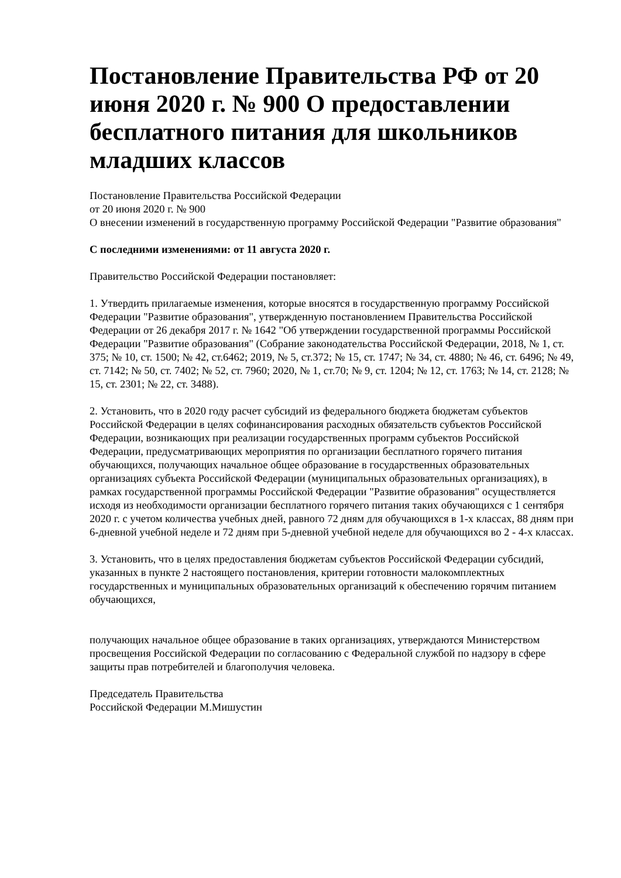Постановление Правительства РФ от 20 июня 2020 г. № 900 О предоставлении бесплатного питания для школьников младших классов
Постановление Правительства Российской Федерации
от 20 июня 2020 г. № 900
О внесении изменений в государственную программу Российской Федерации "Развитие образования"
С последними изменениями: от 11 августа 2020 г.
Правительство Российской Федерации постановляет:
1. Утвердить прилагаемые изменения, которые вносятся в государственную программу Российской Федерации "Развитие образования", утвержденную постановлением Правительства Российской Федерации от 26 декабря 2017 г. № 1642 "Об утверждении государственной программы Российской Федерации "Развитие образования" (Собрание законодательства Российской Федерации, 2018, № 1, ст. 375; № 10, ст. 1500; № 42, ст.6462; 2019, № 5, ст.372; № 15, ст. 1747; № 34, ст. 4880; № 46, ст. 6496; № 49, ст. 7142; № 50, ст. 7402; № 52, ст. 7960; 2020, № 1, ст.70; № 9, ст. 1204; № 12, ст. 1763; № 14, ст. 2128; № 15, ст. 2301; № 22, ст. 3488).
2. Установить, что в 2020 году расчет субсидий из федерального бюджета бюджетам субъектов Российской Федерации в целях софинансирования расходных обязательств субъектов Российской Федерации, возникающих при реализации государственных программ субъектов Российской Федерации, предусматривающих мероприятия по организации бесплатного горячего питания обучающихся, получающих начальное общее образование в государственных образовательных организациях субъекта Российской Федерации (муниципальных образовательных организациях), в рамках государственной программы Российской Федерации "Развитие образования" осуществляется исходя из необходимости организации бесплатного горячего питания таких обучающихся с 1 сентября 2020 г. с учетом количества учебных дней, равного 72 дням для обучающихся в 1-х классах, 88 дням при 6-дневной учебной неделе и 72 дням при 5-дневной учебной неделе для обучающихся во 2 - 4-х классах.
3. Установить, что в целях предоставления бюджетам субъектов Российской Федерации субсидий, указанных в пункте 2 настоящего постановления, критерии готовности малокомплектных государственных и муниципальных образовательных организаций к обеспечению горячим питанием обучающихся,
получающих начальное общее образование в таких организациях, утверждаются Министерством просвещения Российской Федерации по согласованию с Федеральной службой по надзору в сфере защиты прав потребителей и благополучия человека.
Председатель Правительства
Российской Федерации М.Мишустин